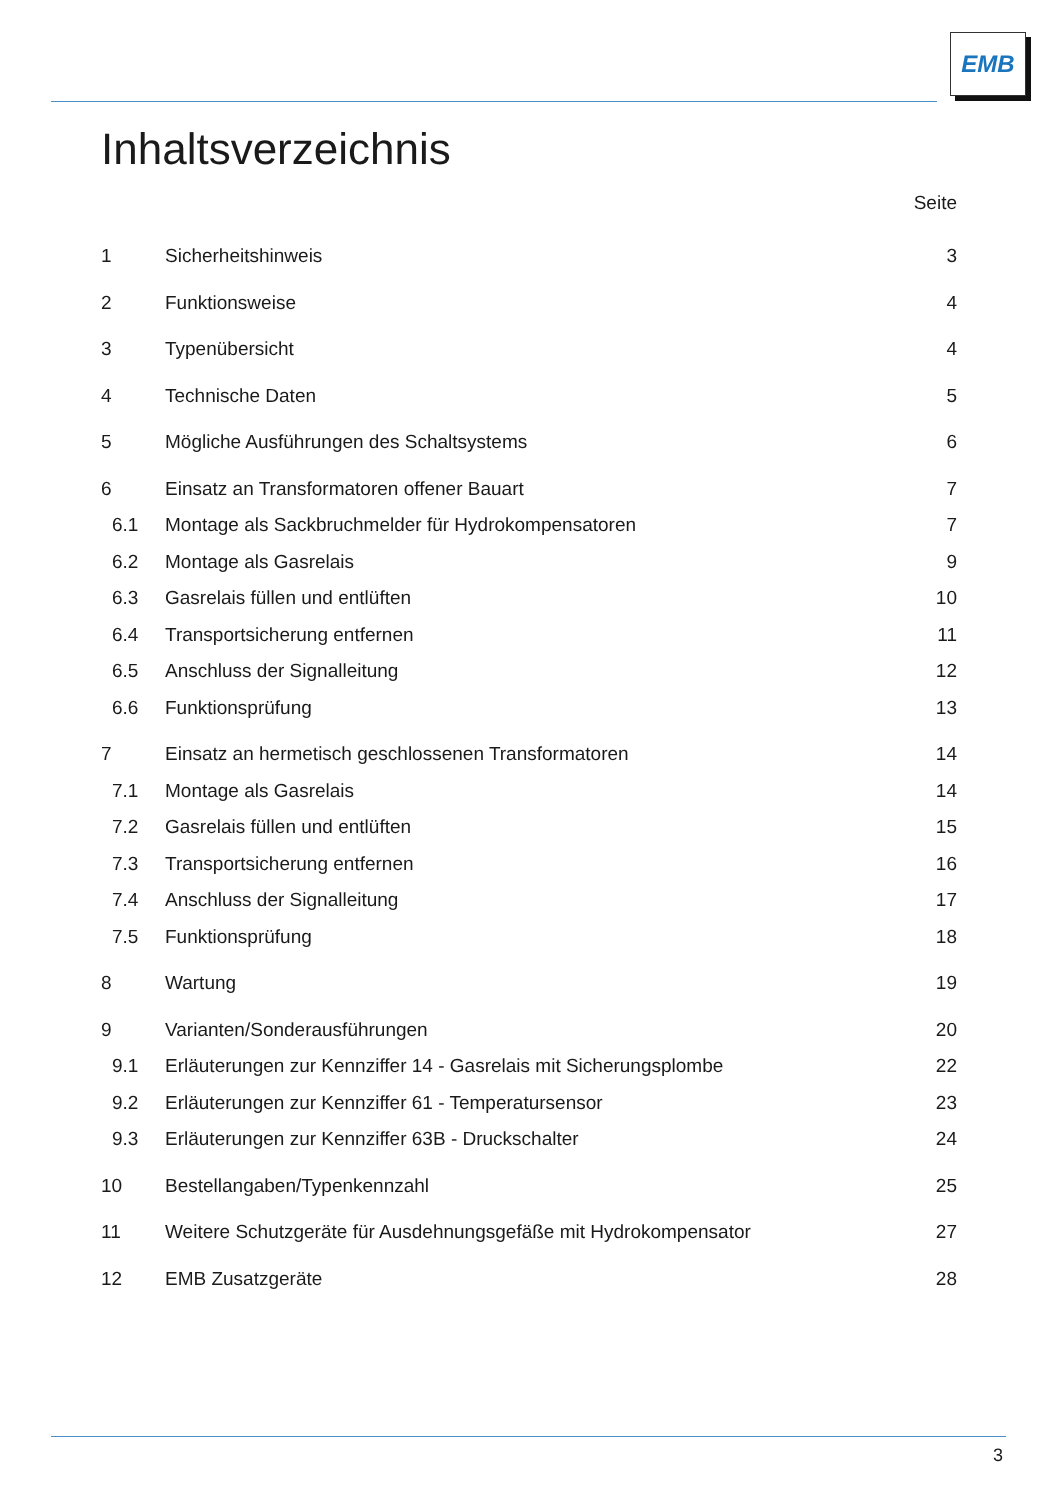EMB
Inhaltsverzeichnis
Seite
1 Sicherheitshinweis 3
2 Funktionsweise 4
3 Typenübersicht 4
4 Technische Daten 5
5 Mögliche Ausführungen des Schaltsystems 6
6 Einsatz an Transformatoren offener Bauart 7
6.1 Montage als Sackbruchmelder für Hydrokompensatoren 7
6.2 Montage als Gasrelais 9
6.3 Gasrelais füllen und entlüften 10
6.4 Transportsicherung entfernen 11
6.5 Anschluss der Signalleitung 12
6.6 Funktionsprüfung 13
7 Einsatz an hermetisch geschlossenen Transformatoren 14
7.1 Montage als Gasrelais 14
7.2 Gasrelais füllen und entlüften 15
7.3 Transportsicherung entfernen 16
7.4 Anschluss der Signalleitung 17
7.5 Funktionsprüfung 18
8 Wartung 19
9 Varianten/Sonderausführungen 20
9.1 Erläuterungen zur Kennziffer 14 - Gasrelais mit Sicherungsplombe 22
9.2 Erläuterungen zur Kennziffer 61 - Temperatursensor 23
9.3 Erläuterungen zur Kennziffer 63B - Druckschalter 24
10 Bestellangaben/Typenkennzahl 25
11 Weitere Schutzgeräte für Ausdehnungsgefäße mit Hydrokompensator 27
12 EMB Zusatzgeräte 28
3